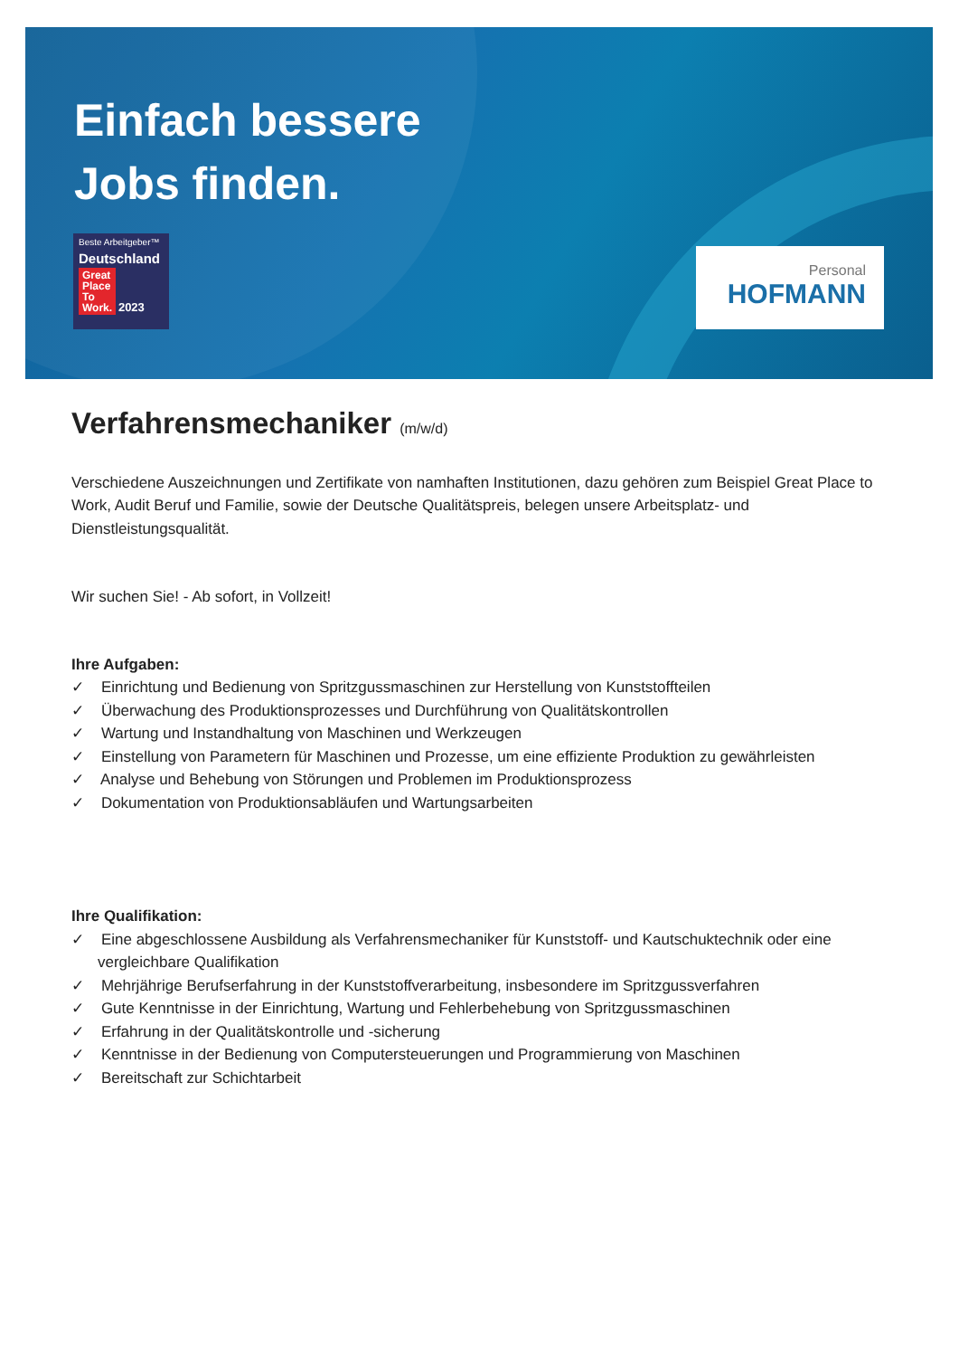Einfach bessere
Jobs finden.
Beste Arbeitgeber™
Deutschland
Great
Place
To
Work. 2023
Personal
HOFMANN
Verfahrensmechaniker (m/w/d)
Verschiedene Auszeichnungen und Zertifikate von namhaften Institutionen, dazu gehören zum Beispiel Great Place to Work, Audit Beruf und Familie, sowie der Deutsche Qualitätspreis, belegen unsere Arbeitsplatz- und Dienstleistungsqualität.
Wir suchen Sie! - Ab sofort, in Vollzeit!
Ihre Aufgaben:
✓ Einrichtung und Bedienung von Spritzgussmaschinen zur Herstellung von Kunststoffteilen
✓ Überwachung des Produktionsprozesses und Durchführung von Qualitätskontrollen
✓ Wartung und Instandhaltung von Maschinen und Werkzeugen
✓ Einstellung von Parametern für Maschinen und Prozesse, um eine effiziente Produktion zu gewährleisten
✓ Analyse und Behebung von Störungen und Problemen im Produktionsprozess
✓ Dokumentation von Produktionsabläufen und Wartungsarbeiten
Ihre Qualifikation:
✓ Eine abgeschlossene Ausbildung als Verfahrensmechaniker für Kunststoff- und Kautschuktechnik oder eine vergleichbare Qualifikation
✓ Mehrjährige Berufserfahrung in der Kunststoffverarbeitung, insbesondere im Spritzgussverfahren
✓ Gute Kenntnisse in der Einrichtung, Wartung und Fehlerbehebung von Spritzgussmaschinen
✓ Erfahrung in der Qualitätskontrolle und -sicherung
✓ Kenntnisse in der Bedienung von Computersteuerungen und Programmierung von Maschinen
✓ Bereitschaft zur Schichtarbeit